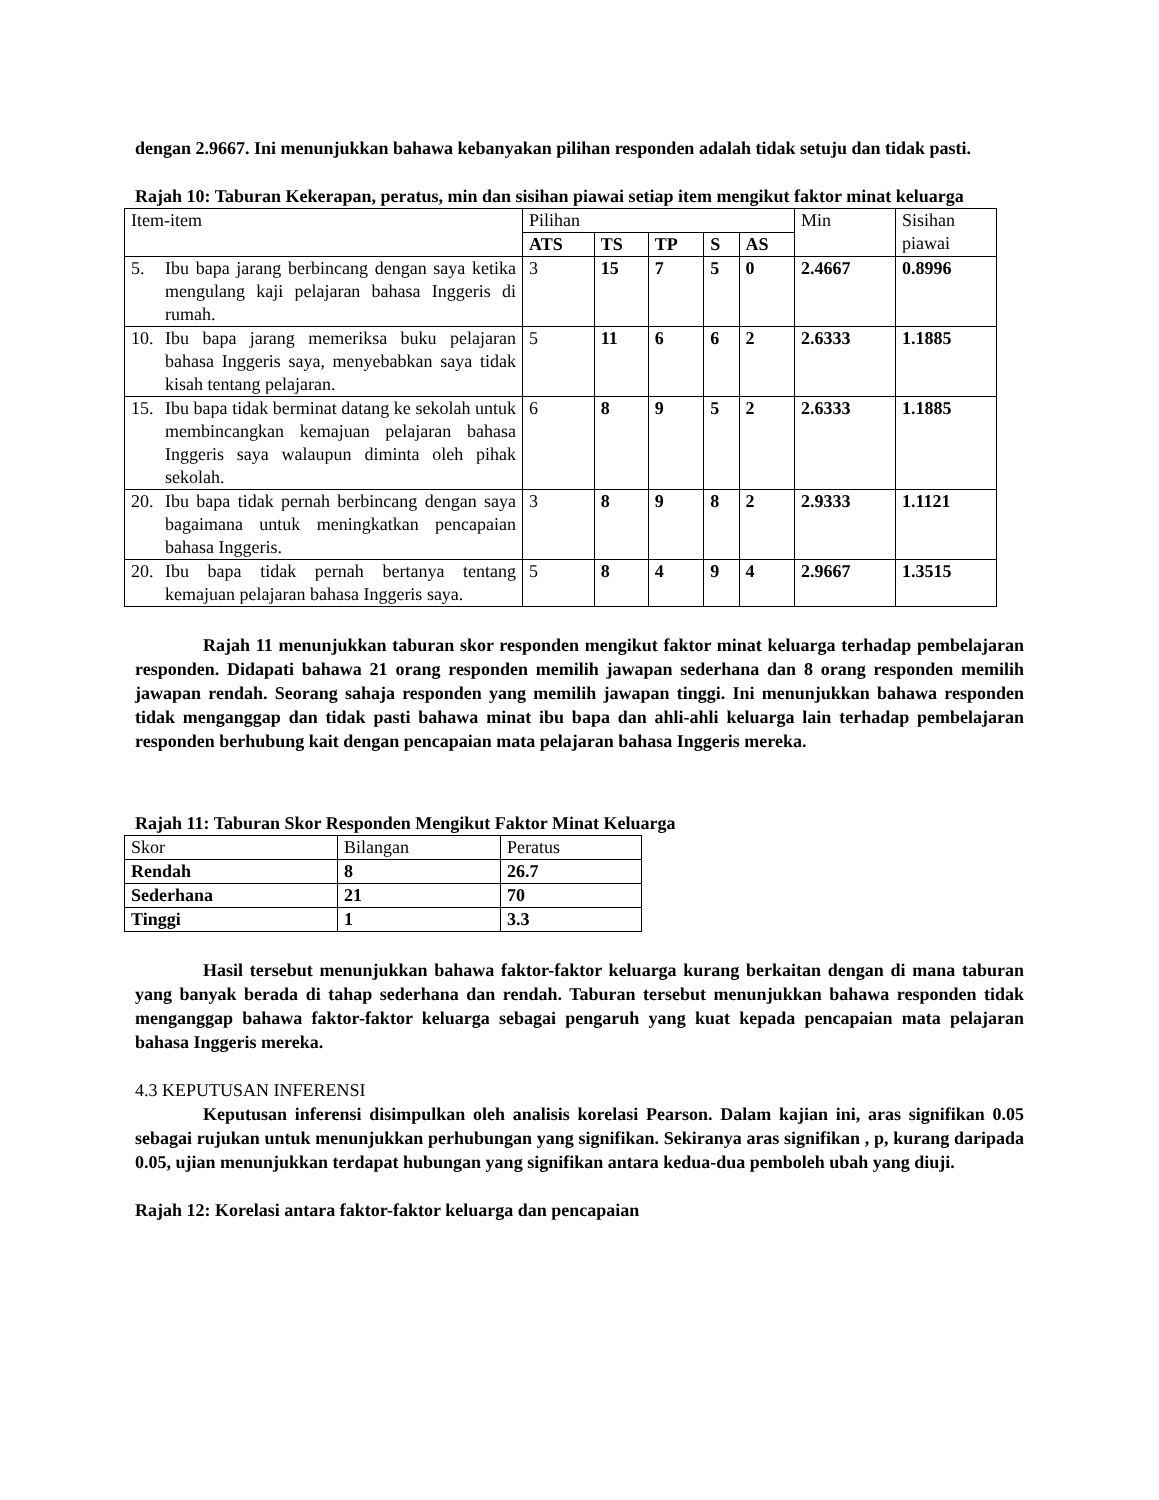dengan 2.9667. Ini menunjukkan bahawa kebanyakan pilihan responden adalah tidak setuju dan tidak pasti.
Rajah 10: Taburan Kekerapan, peratus, min dan sisihan piawai setiap item mengikut faktor minat keluarga
| Item-item | Pilihan | | | | | Min | Sisihan piawai |
| --- | --- | --- | --- | --- | --- | --- | --- |
| | ATS | TS | TP | S | AS | | |
| 5. Ibu bapa jarang berbincang dengan saya ketika mengulang kaji pelajaran bahasa Inggeris di rumah. | 3 | 15 | 7 | 5 | 0 | 2.4667 | 0.8996 |
| 10. Ibu bapa jarang memeriksa buku pelajaran bahasa Inggeris saya, menyebabkan saya tidak kisah tentang pelajaran. | 5 | 11 | 6 | 6 | 2 | 2.6333 | 1.1885 |
| 15. Ibu bapa tidak berminat datang ke sekolah untuk membincangkan kemajuan pelajaran bahasa Inggeris saya walaupun diminta oleh pihak sekolah. | 6 | 8 | 9 | 5 | 2 | 2.6333 | 1.1885 |
| 20. Ibu bapa tidak pernah berbincang dengan saya bagaimana untuk meningkatkan pencapaian bahasa Inggeris. | 3 | 8 | 9 | 8 | 2 | 2.9333 | 1.1121 |
| 20. Ibu bapa tidak pernah bertanya tentang kemajuan pelajaran bahasa Inggeris saya. | 5 | 8 | 4 | 9 | 4 | 2.9667 | 1.3515 |
Rajah 11 menunjukkan taburan skor responden mengikut faktor minat keluarga terhadap pembelajaran responden. Didapati bahawa 21 orang responden memilih jawapan sederhana dan 8 orang responden memilih jawapan rendah. Seorang sahaja responden yang memilih jawapan tinggi. Ini menunjukkan bahawa responden tidak menganggap dan tidak pasti bahawa minat ibu bapa dan ahli-ahli keluarga lain terhadap pembelajaran responden berhubung kait dengan pencapaian mata pelajaran bahasa Inggeris mereka.
Rajah 11: Taburan Skor Responden Mengikut Faktor Minat Keluarga
| Skor | Bilangan | Peratus |
| --- | --- | --- |
| Rendah | 8 | 26.7 |
| Sederhana | 21 | 70 |
| Tinggi | 1 | 3.3 |
Hasil tersebut menunjukkan bahawa faktor-faktor keluarga kurang berkaitan dengan di mana taburan yang banyak berada di tahap sederhana dan rendah. Taburan tersebut menunjukkan bahawa responden tidak menganggap bahawa faktor-faktor keluarga sebagai pengaruh yang kuat kepada pencapaian mata pelajaran bahasa Inggeris mereka.
4.3 KEPUTUSAN INFERENSI
Keputusan inferensi disimpulkan oleh analisis korelasi Pearson. Dalam kajian ini, aras signifikan 0.05 sebagai rujukan untuk menunjukkan perhubungan yang signifikan. Sekiranya aras signifikan , p, kurang daripada 0.05, ujian menunjukkan terdapat hubungan yang signifikan antara kedua-dua pemboleh ubah yang diuji.
Rajah 12: Korelasi antara faktor-faktor keluarga dan pencapaian